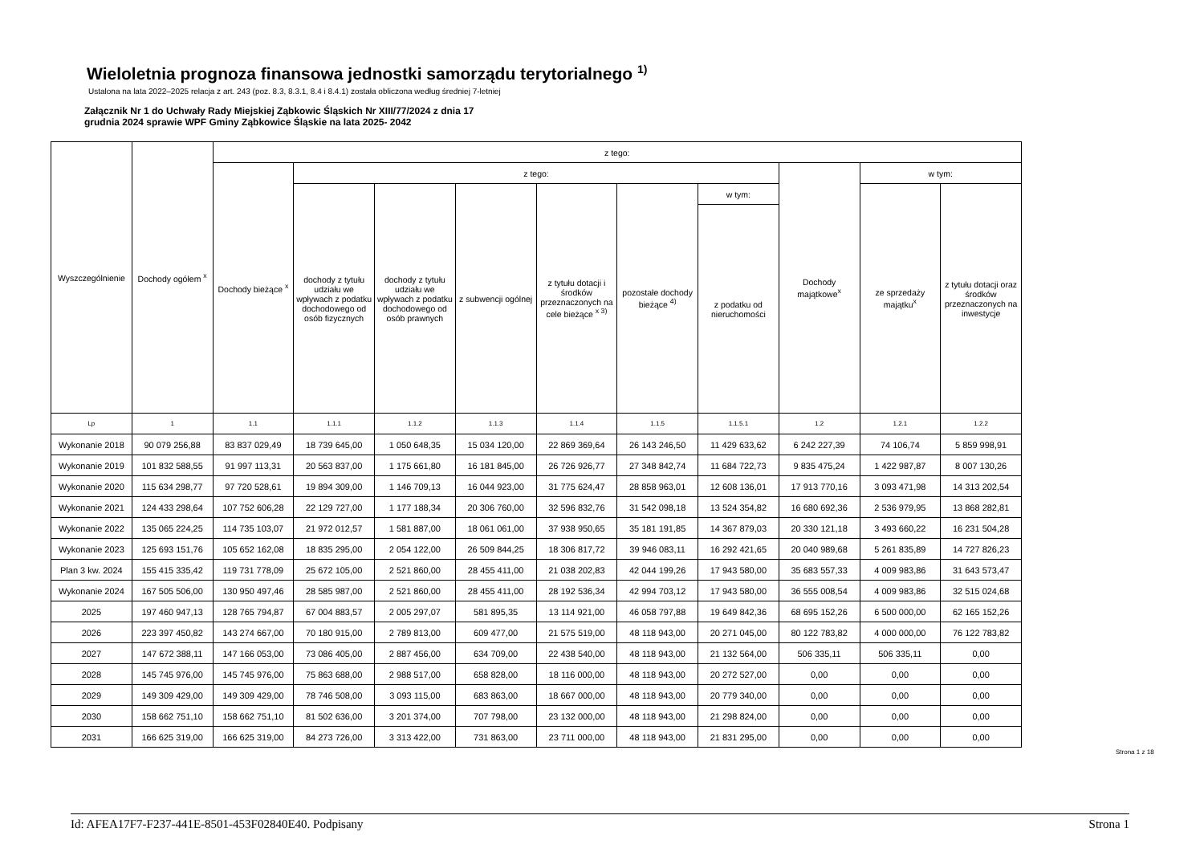Wieloletnia prognoza finansowa jednostki samorządu terytorialnego <sup>1)</sup>
Ustalona na lata 2022–2025 relacja z art. 243 (poz. 8.3, 8.3.1, 8.4 i 8.4.1) została obliczona według średniej 7-letniej
Załącznik Nr 1 do Uchwały Rady Miejskiej Ząbkowic Śląskich Nr XIII/77/2024 z dnia 17
grudnia 2024 sprawie WPF Gminy Ząbkowice Śląskie na lata 2025- 2042
| Wyszczególnienie | Dochody ogółem <sup>x</sup> | z tego: | | | | | | | | | |
| --- | --- | --- | --- | --- | --- | --- | --- | --- | --- | --- | --- |
| | | Dochody bieżące <sup>x</sup> | z tego: | | | | | | Dochody majątkowe<sup>x</sup> | w tym: | |
| | | | dochody z tytułu udziału we wpływach z podatku dochodowego od osób fizycznych | dochody z tytułu udziału we wpływach z podatku dochodowego od osób prawnych | z subwencji ogólnej | z tytułu dotacji i środków przeznaczonych na cele bieżące <sup>x 3)</sup> | pozostałe dochody bieżące <sup>4)</sup> | w tym: | | ze sprzedaży majątku<sup>x</sup> | z tytułu dotacji oraz środków przeznaczonych na inwestycje |
| | | | | | | | | z podatku od nieruchomości | | | |
| Lp | 1 | 1.1 | 1.1.1 | 1.1.2 | 1.1.3 | 1.1.4 | 1.1.5 | 1.1.5.1 | 1.2 | 1.2.1 | 1.2.2 |
| Wykonanie 2018 | 90 079 256,88 | 83 837 029,49 | 18 739 645,00 | 1 050 648,35 | 15 034 120,00 | 22 869 369,64 | 26 143 246,50 | 11 429 633,62 | 6 242 227,39 | 74 106,74 | 5 859 998,91 |
| Wykonanie 2019 | 101 832 588,55 | 91 997 113,31 | 20 563 837,00 | 1 175 661,80 | 16 181 845,00 | 26 726 926,77 | 27 348 842,74 | 11 684 722,73 | 9 835 475,24 | 1 422 987,87 | 8 007 130,26 |
| Wykonanie 2020 | 115 634 298,77 | 97 720 528,61 | 19 894 309,00 | 1 146 709,13 | 16 044 923,00 | 31 775 624,47 | 28 858 963,01 | 12 608 136,01 | 17 913 770,16 | 3 093 471,98 | 14 313 202,54 |
| Wykonanie 2021 | 124 433 298,64 | 107 752 606,28 | 22 129 727,00 | 1 177 188,34 | 20 306 760,00 | 32 596 832,76 | 31 542 098,18 | 13 524 354,82 | 16 680 692,36 | 2 536 979,95 | 13 868 282,81 |
| Wykonanie 2022 | 135 065 224,25 | 114 735 103,07 | 21 972 012,57 | 1 581 887,00 | 18 061 061,00 | 37 938 950,65 | 35 181 191,85 | 14 367 879,03 | 20 330 121,18 | 3 493 660,22 | 16 231 504,28 |
| Wykonanie 2023 | 125 693 151,76 | 105 652 162,08 | 18 835 295,00 | 2 054 122,00 | 26 509 844,25 | 18 306 817,72 | 39 946 083,11 | 16 292 421,65 | 20 040 989,68 | 5 261 835,89 | 14 727 826,23 |
| Plan 3 kw. 2024 | 155 415 335,42 | 119 731 778,09 | 25 672 105,00 | 2 521 860,00 | 28 455 411,00 | 21 038 202,83 | 42 044 199,26 | 17 943 580,00 | 35 683 557,33 | 4 009 983,86 | 31 643 573,47 |
| Wykonanie 2024 | 167 505 506,00 | 130 950 497,46 | 28 585 987,00 | 2 521 860,00 | 28 455 411,00 | 28 192 536,34 | 42 994 703,12 | 17 943 580,00 | 36 555 008,54 | 4 009 983,86 | 32 515 024,68 |
| 2025 | 197 460 947,13 | 128 765 794,87 | 67 004 883,57 | 2 005 297,07 | 581 895,35 | 13 114 921,00 | 46 058 797,88 | 19 649 842,36 | 68 695 152,26 | 6 500 000,00 | 62 165 152,26 |
| 2026 | 223 397 450,82 | 143 274 667,00 | 70 180 915,00 | 2 789 813,00 | 609 477,00 | 21 575 519,00 | 48 118 943,00 | 20 271 045,00 | 80 122 783,82 | 4 000 000,00 | 76 122 783,82 |
| 2027 | 147 672 388,11 | 147 166 053,00 | 73 086 405,00 | 2 887 456,00 | 634 709,00 | 22 438 540,00 | 48 118 943,00 | 21 132 564,00 | 506 335,11 | 506 335,11 | 0,00 |
| 2028 | 145 745 976,00 | 145 745 976,00 | 75 863 688,00 | 2 988 517,00 | 658 828,00 | 18 116 000,00 | 48 118 943,00 | 20 272 527,00 | 0,00 | 0,00 | 0,00 |
| 2029 | 149 309 429,00 | 149 309 429,00 | 78 746 508,00 | 3 093 115,00 | 683 863,00 | 18 667 000,00 | 48 118 943,00 | 20 779 340,00 | 0,00 | 0,00 | 0,00 |
| 2030 | 158 662 751,10 | 158 662 751,10 | 81 502 636,00 | 3 201 374,00 | 707 798,00 | 23 132 000,00 | 48 118 943,00 | 21 298 824,00 | 0,00 | 0,00 | 0,00 |
| 2031 | 166 625 319,00 | 166 625 319,00 | 84 273 726,00 | 3 313 422,00 | 731 863,00 | 23 711 000,00 | 48 118 943,00 | 21 831 295,00 | 0,00 | 0,00 | 0,00 |
Strona 1 z 18
Id: AFEA17F7-F237-441E-8501-453F02840E40. Podpisany Strona 1